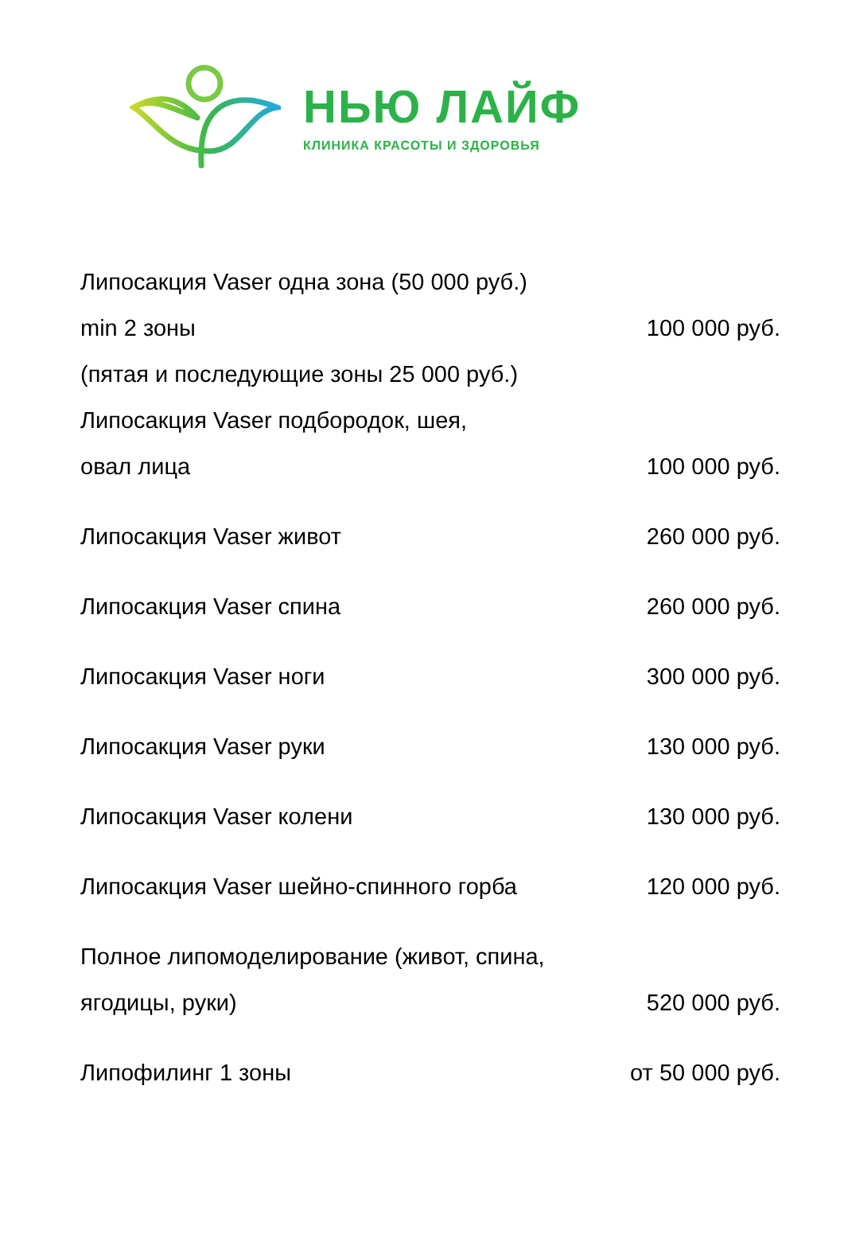НЬЮ ЛАЙФ
КЛИНИКА КРАСОТЫ И ЗДОРОВЬЯ
Липосакция Vaser одна зона (50 000 руб.)
min 2 зоны 100 000 руб.
(пятая и последующие зоны 25 000 руб.)
Липосакция Vaser подбородок, шея,
овал лица 100 000 руб.
Липосакция Vaser живот 260 000 руб.
Липосакция Vaser спина 260 000 руб.
Липосакция Vaser ноги 300 000 руб.
Липосакция Vaser руки 130 000 руб.
Липосакция Vaser колени 130 000 руб.
Липосакция Vaser шейно-спинного горба 120 000 руб.
Полное липомоделирование (живот, спина,
ягодицы, руки) 520 000 руб.
Липофилинг 1 зоны от 50 000 руб.